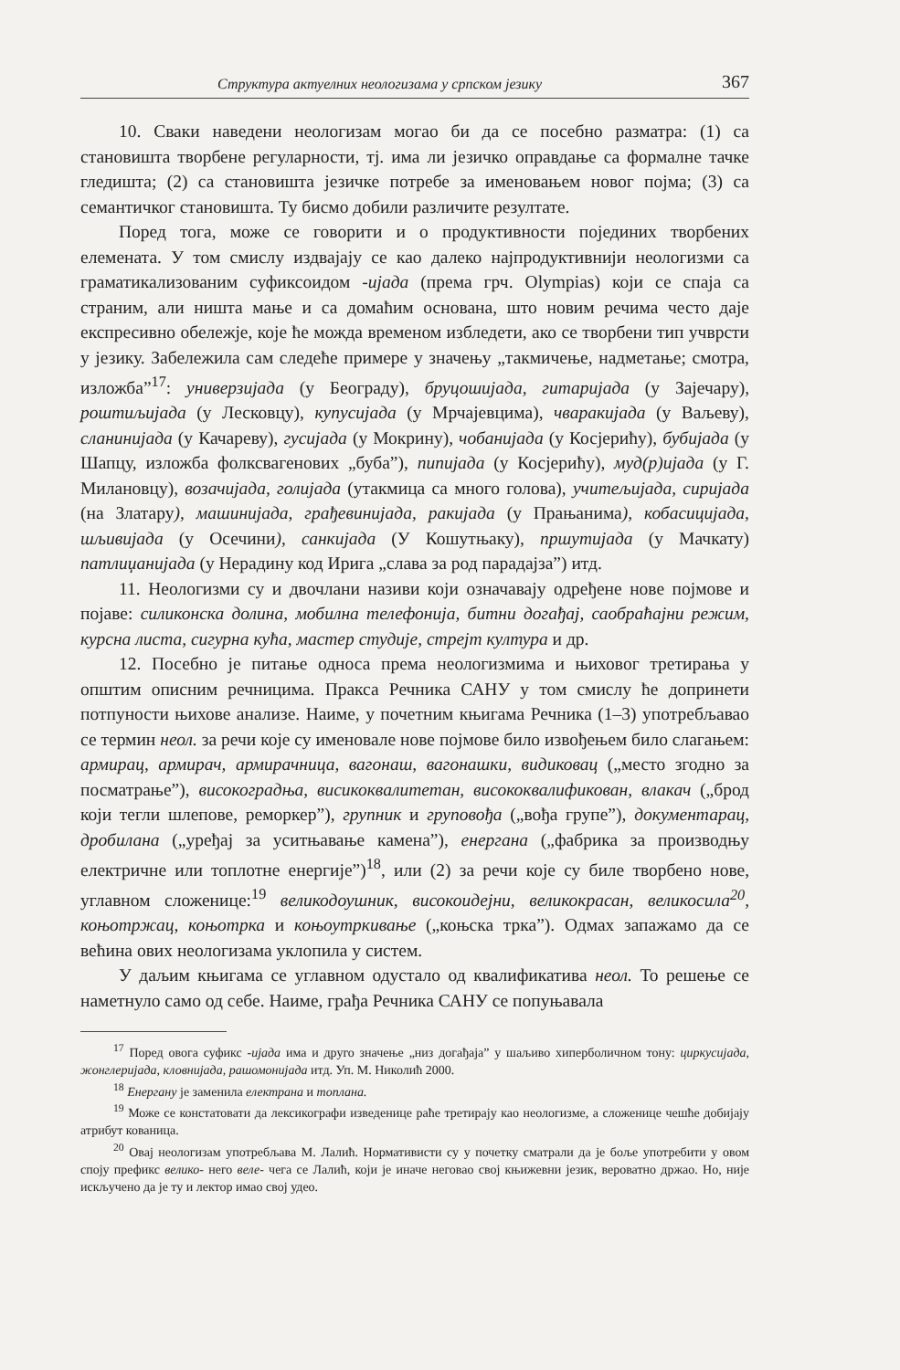Структура актуелних неологизама у српском језику 367
10. Сваки наведени неологизам могао би да се посебно разматра: (1) са становишта творбене регуларности, тј. има ли језичко оправдање са формалне тачке гледишта; (2) са становишта језичке потребе за именовањем новог појма; (3) са семантичког становишта. Ту бисмо добили различите резултате.
Поред тога, може се говорити и о продуктивности појединих творбених елемената. У том смислу издвајају се као далеко најпродуктивнији неологизми са граматикализованим суфиксоидом -ијада (према грч. Olympias) који се спаја са страним, али ништа мање и са домаћим основана, што новим речима често даје експресивно обележје, које ће можда временом избледети, ако се творбени тип учврсти у језику. Забележила сам следеће примере у значењу „такмичење, надметање; смотра, изложба”<sup>17</sup>: универзијада (у Београду), бруцошијада, гитаријада (у Зајечару), роштиљијада (у Лесковцу), купусијада (у Мрчајевцима), чваракијада (у Ваљеву), сланинијада (у Качареву), гусијада (у Мокрину), чобанијада (у Косјерићу), бубијада (у Шапцу, изложба фолксвагенових „буба”), пипијада (у Косјерићу), муд(р)ијада (у Г. Милановцу), возачијада, голијада (утакмица са много голова), учитељијада, сиријада (на Златару), машинијада, грађевинијада, ракијада (у Прањанима), кобасицијада, шљивијада (у Осечини), санкијада (У Кошутњаку), пршутијада (у Мачкату) патлиџанијада (у Нерадину код Ирига „слава за род парадајза”) итд.
11. Неологизми су и двочлани називи који означавају одређене нове појмове и појаве: силиконска долина, мобилна телефонија, битни догађај, саобраћајни режим, курсна листа, сигурна кућа, мастер студије, стрејт култура и др.
12. Посебно је питање односа према неологизмима и њиховог третирања у општим описним речницима. Пракса Речника САНУ у том смислу ће допринети потпуности њихове анализе. Наиме, у почетним књигама Речника (1–3) употребљавао се термин неол. за речи које су именовале нове појмове било извођењем било слагањем: армирац, армирач, армирачница, вагонаш, вагонашки, видиковац („место згодно за посматрање”), високоградња, висикоквалитетан, висококвалификован, влакач („брод који тегли шлепове, реморкер”), групник и груповођа („вођа групе”), документарац, дробилана („уређај за уситњавање камена”), енергана („фабрика за производњу електричне или топлотне енергије”)<sup>18</sup>, или (2) за речи које су биле творбено нове, углавном сложенице:<sup>19</sup> великодоушник, високоидејни, великокрасан, великосила<sup>20</sup>, коњотржац, коњотрка и коњоутркивање („коњска трка”). Одмах запажамо да се већина ових неологизама уклопила у систем.
У даљим књигама се углавном одустало од квалификатива неол. То решење се наметнуло само од себе. Наиме, грађа Речника САНУ се попуњавала
<sup>17</sup> Поред овога суфикс -ијада има и друго значење „низ догађаја” у шаљиво хиперболичном тону: циркусијада, жонглеријада, кловнијада, рашомонијада итд. Уп. М. Николић 2000.
<sup>18</sup> Енергану је заменила електрана и топлана.
<sup>19</sup> Може се констатовати да лексикографи изведенице раће третирају као неологизме, а сложенице чешће добијају атрибут кованица.
<sup>20</sup> Овај неологизам употребљава М. Лалић. Нормативисти су у почетку сматрали да је боље употребити у овом споју префикс велико- него веле- чега се Лалић, који је иначе неговао свој књижевни језик, вероватно држао. Но, није искључено да је ту и лектор имао свој удео.